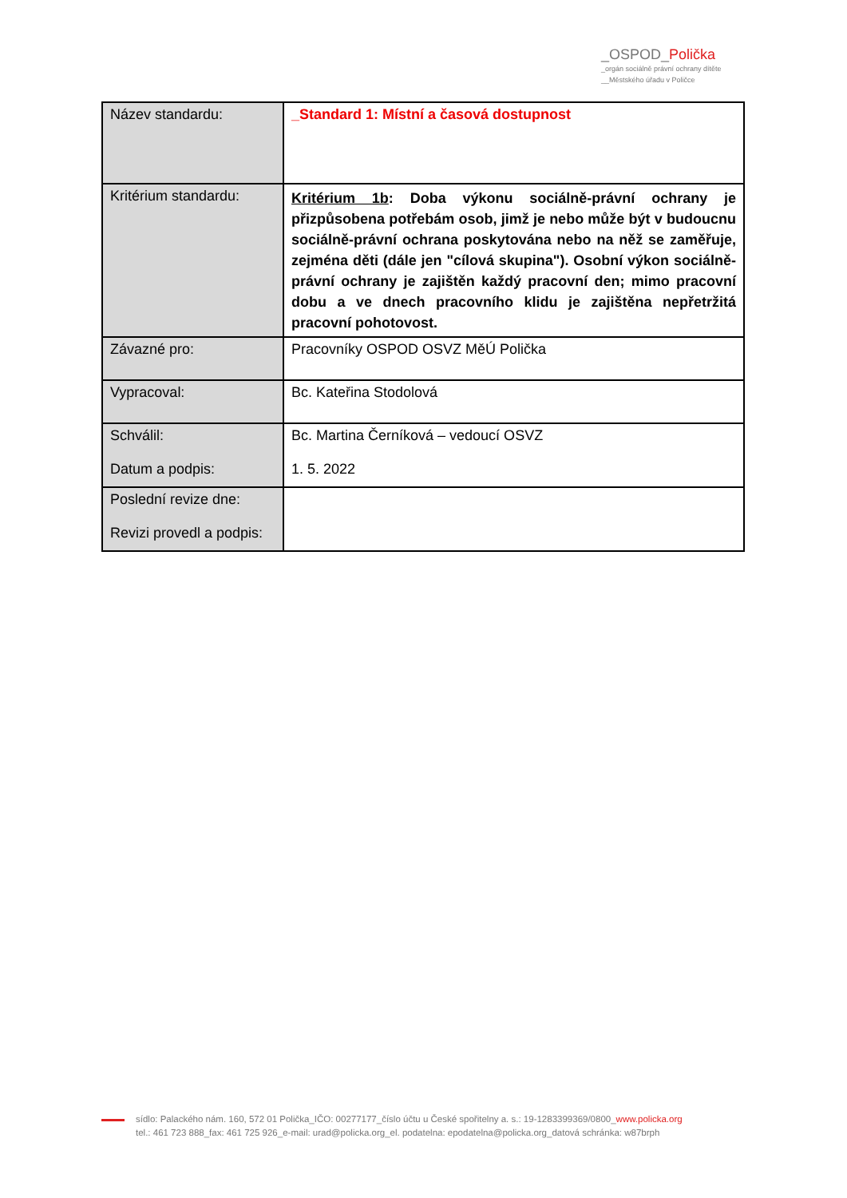_OSPOD_Polička
_orgán sociálně právní ochrany dítěte
__Městského úřadu v Poličce
| Název standardu: | _Standard 1: Místní a časová dostupnost |
| Kritérium standardu: | Kritérium 1b : Doba výkonu sociálně-právní ochrany je přizpůsobena potřebám osob, jimž je nebo může být v budoucnu sociálně-právní ochrana poskytována nebo na něž se zaměřuje, zejména děti (dále jen "cílová skupina"). Osobní výkon sociálně-právní ochrany je zajištěn každý pracovní den; mimo pracovní dobu a ve dnech pracovního klidu je zajištěna nepřetržitá pracovní pohotovost. |
| Závazné pro: | Pracovníky OSPOD OSVZ MěÚ Polička |
| Vypracoval: | Bc. Kateřina Stodolová |
| Schválil: Datum a podpis: | Bc. Martina Černíková – vedoucí OSVZ 1. 5. 2022 |
| Poslední revize dne: Revizi provedl a podpis: | |
sídlo: Palackého nám. 160, 572 01 Polička_IČO: 00277177_číslo účtu u České spořitelny a. s.: 19-1283399369/0800_www.policka.org
tel.: 461 723 888_fax: 461 725 926_e-mail: urad@policka.org_el. podatelna: epodatelna@policka.org_datová schránka: w87brph